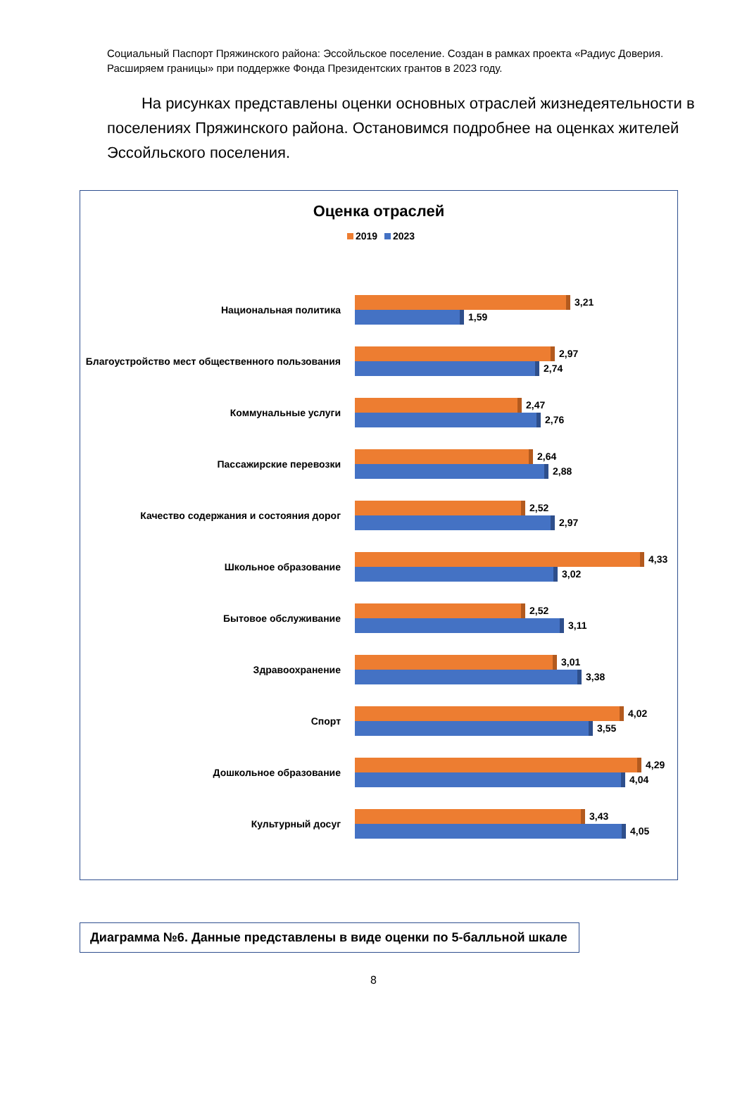Социальный Паспорт Пряжинского района: Эссойльское поселение. Создан в рамках проекта «Радиус Доверия. Расширяем границы» при поддержке Фонда Президентских грантов в 2023 году.
На рисунках представлены оценки основных отраслей жизнедеятельности в поселениях Пряжинского района. Остановимся подробнее на оценках жителей Эссойльского поселения.
Оценка отраслей
2019 2023
Национальная политика
3,21
1,59
Благоустройство мест общественного пользования
2,97
2,74
Коммунальные услуги
2,47
2,76
Пассажирские перевозки
2,64
2,88
Качество содержания и состояния дорог
2,52
2,97
Школьное образование
4,33
3,02
Бытовое обслуживание
2,52
3,11
Здравоохранение
3,01
3,38
Спорт
4,02
3,55
Дошкольное образование
4,29
4,04
Культурный досуг
3,43
4,05
Диаграмма №6. Данные представлены в виде оценки по 5-балльной шкале
8